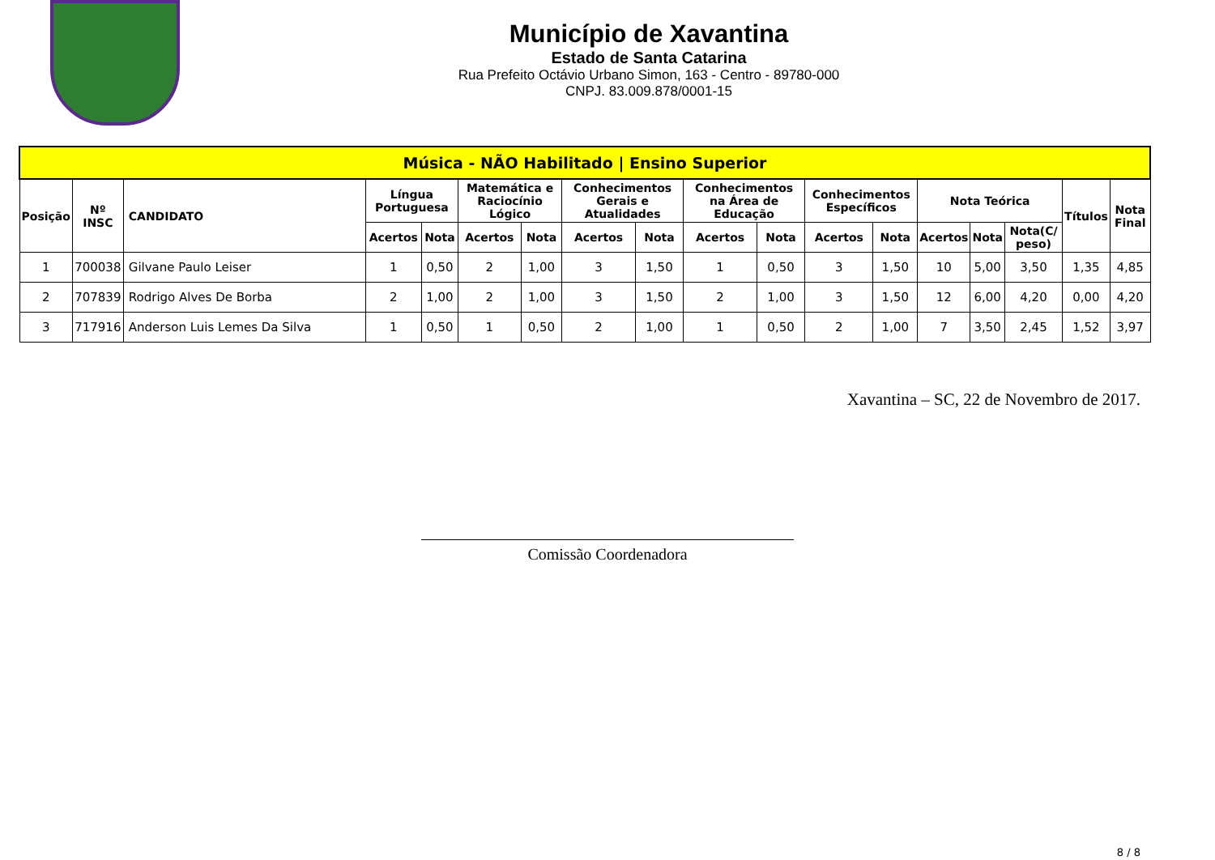Município de Xavantina
Estado de Santa Catarina
Rua Prefeito Octávio Urbano Simon, 163 - Centro - 89780-000
CNPJ. 83.009.878/0001-15
| Música - NÃO Habilitado / Ensino Superior | | | | | | | | | | | | | | | | | |
| --- | --- | --- | --- | --- | --- | --- | --- | --- | --- | --- | --- | --- | --- | --- | --- | --- | --- |
| Posição | Nº INSC | CANDIDATO | Língua Portuguesa | | Matemática e Raciocínio Lógico | | Conhecimentos Gerais e Atualidades | | Conhecimentos na Área de Educação | | Conhecimentos Específicos | | Nota Teórica | | | Títulos | Nota Final |
| | | | Acertos | Nota | Acertos | Nota | Acertos | Nota | Acertos | Nota | Acertos | Nota | Acertos | Nota | Nota(C/ peso) | | |
| 1 | 700038 | Gilvane Paulo Leiser | 1 | 0,50 | 2 | 1,00 | 3 | 1,50 | 1 | 0,50 | 3 | 1,50 | 10 | 5,00 | 3,50 | 1,35 | 4,85 |
| 2 | 707839 | Rodrigo Alves De Borba | 2 | 1,00 | 2 | 1,00 | 3 | 1,50 | 2 | 1,00 | 3 | 1,50 | 12 | 6,00 | 4,20 | 0,00 | 4,20 |
| 3 | 717916 | Anderson Luis Lemes Da Silva | 1 | 0,50 | 1 | 0,50 | 2 | 1,00 | 1 | 0,50 | 2 | 1,00 | 7 | 3,50 | 2,45 | 1,52 | 3,97 |
Xavantina – SC, 22 de Novembro de 2017.
Comissão Coordenadora
8 / 8